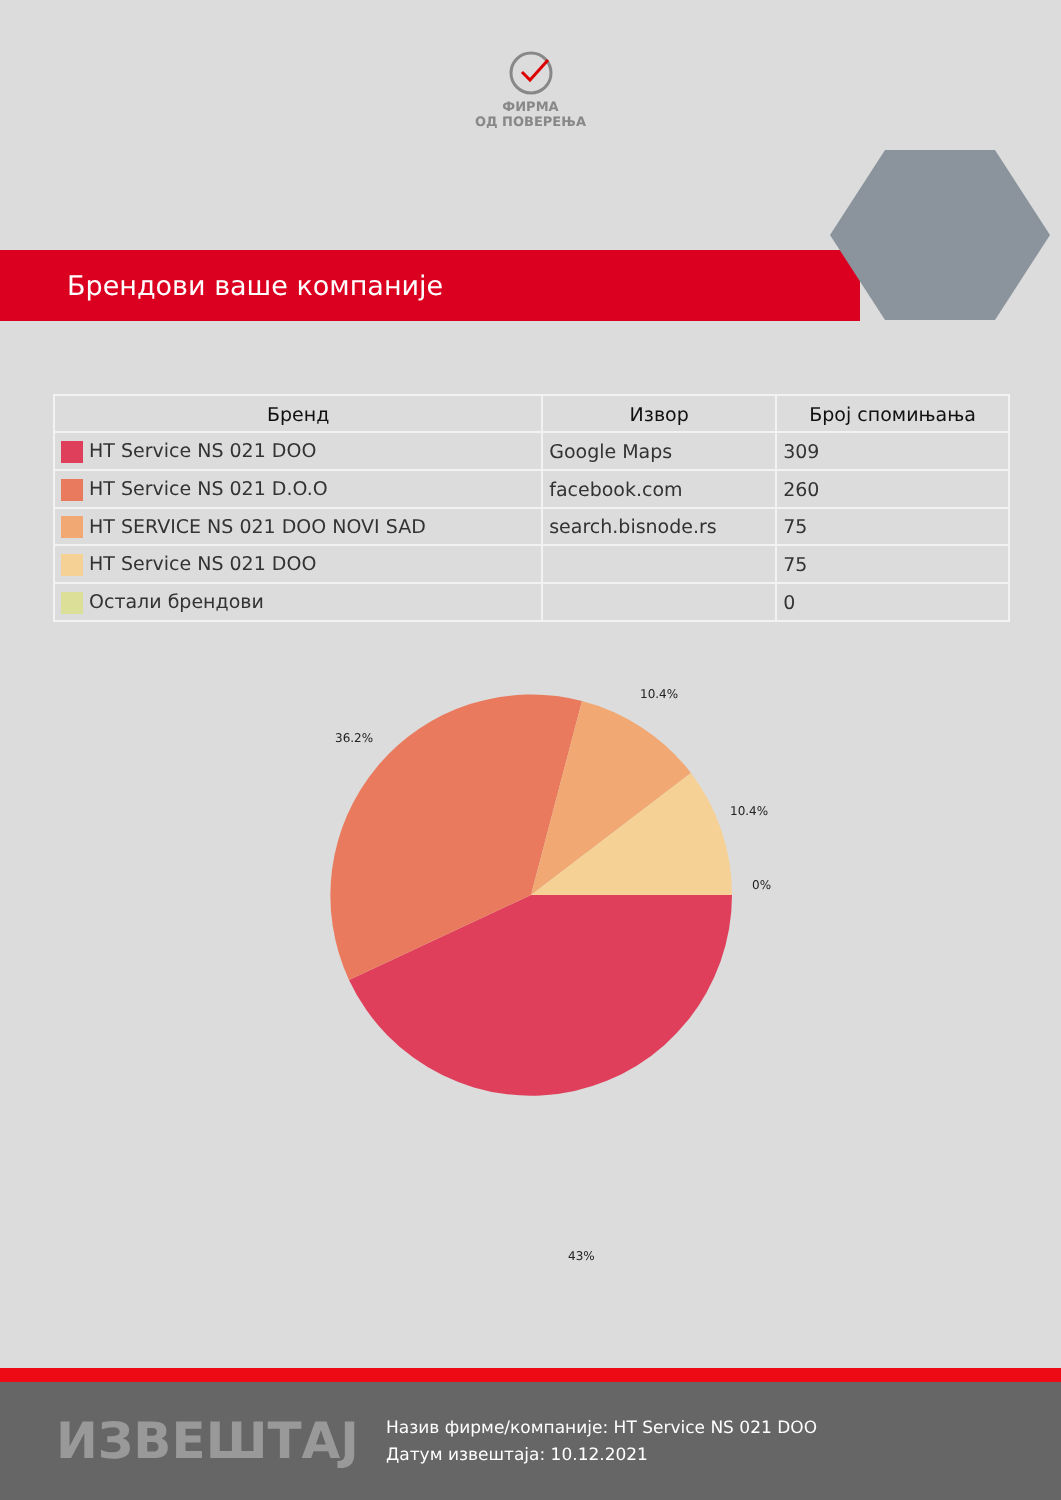ФИРМА
ОД ПОВЕРЕЊА
Брендови ваше компаније
| Бренд | Извор | Број спомињања |
| --- | --- | --- |
| HT Service NS 021 DOO | Google Maps | 309 |
| HT Service NS 021 D.O.O | facebook.com | 260 |
| HT SERVICE NS 021 DOO NOVI SAD | search.bisnode.rs | 75 |
| HT Service NS 021 DOO | | 75 |
| Остали брендови | | 0 |
10.4%
36.2%
10.4%
0%
43%
ИЗВЕШТАЈ
Назив фирме/компаније: HT Service NS 021 DOO
Датум извештаја: 10.12.2021